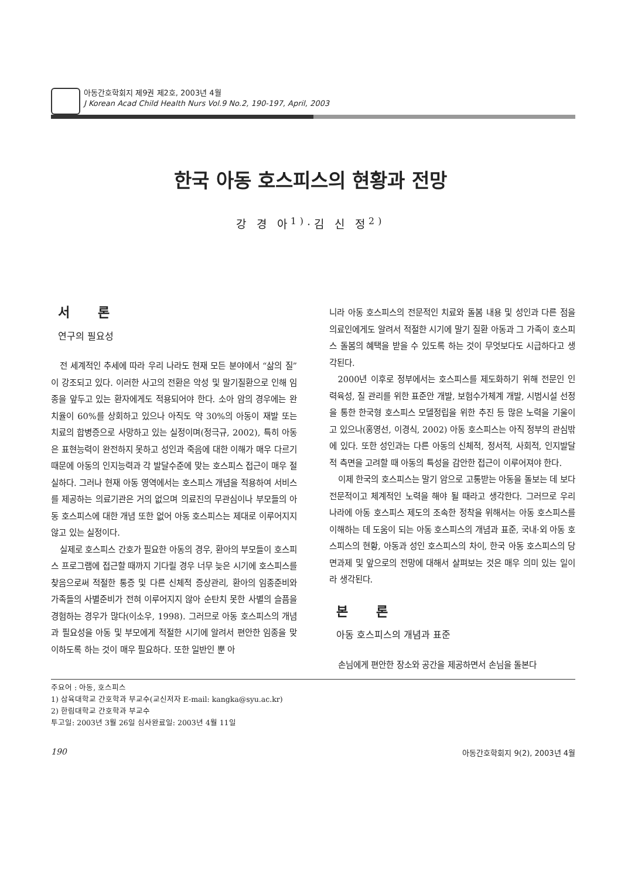아동간호학회지 제9권 제2호, 2003년 4월
J Korean Acad Child Health Nurs Vol.9 No.2, 190-197, April, 2003
한국 아동 호스피스의 현황과 전망
강 경 아<sup>1)</sup>·김 신 정<sup>2)</sup>
서 론
연구의 필요성
전 세계적인 추세에 따라 우리 나라도 현재 모든 분야에서 “삶의 질”이 강조되고 있다. 이러한 사고의 전환은 악성 및 말기질환으로 인해 임종을 앞두고 있는 환자에게도 적용되어야 한다. 소아 암의 경우에는 완치율이 60%를 상회하고 있으나 아직도 약 30%의 아동이 재발 또는 치료의 합병증으로 사망하고 있는 실정이며(정극규, 2002), 특히 아동은 표현능력이 완전하지 못하고 성인과 죽음에 대한 이해가 매우 다르기 때문에 아동의 인지능력과 각 발달수준에 맞는 호스피스 접근이 매우 절실하다. 그러나 현재 아동 영역에서는 호스피스 개념을 적용하여 서비스를 제공하는 의료기관은 거의 없으며 의료진의 무관심이나 부모들의 아동 호스피스에 대한 개념 또한 없어 아동 호스피스는 제대로 이루어지지 않고 있는 실정이다.
실제로 호스피스 간호가 필요한 아동의 경우, 환아의 부모들이 호스피스 프로그램에 접근할 때까지 기다릴 경우 너무 늦은 시기에 호스피스를 찾음으로써 적절한 통증 및 다른 신체적 증상관리, 환아의 임종준비와 가족들의 사별준비가 전혀 이루어지지 않아 순탄치 못한 사별의 슬픔을 경험하는 경우가 많다(이소우, 1998). 그러므로 아동 호스피스의 개념과 필요성을 아동 및 부모에게 적절한 시기에 알려서 편안한 임종을 맞이하도록 하는 것이 매우 필요하다. 또한 일반인 뿐 아
니라 아동 호스피스의 전문적인 치료와 돌봄 내용 및 성인과 다른 점을 의료인에게도 알려서 적절한 시기에 말기 질환 아동과 그 가족이 호스피스 돌봄의 혜택을 받을 수 있도록 하는 것이 무엇보다도 시급하다고 생각된다.
2000년 이후로 정부에서는 호스피스를 제도화하기 위해 전문인 인력육성, 질 관리를 위한 표준안 개발, 보험수가체계 개발, 시범시설 선정을 통한 한국형 호스피스 모델정립을 위한 추진 등 많은 노력을 기울이고 있으나(홍영선, 이경식, 2002) 아동 호스피스는 아직 정부의 관심밖에 있다. 또한 성인과는 다른 아동의 신체적, 정서적, 사회적, 인지발달적 측면을 고려할 때 아동의 특성을 감안한 접근이 이루어져야 한다.
이제 한국의 호스피스는 말기 암으로 고통받는 아동을 돌보는 데 보다 전문적이고 체계적인 노력을 해야 될 때라고 생각한다. 그러므로 우리 나라에 아동 호스피스 제도의 조속한 정착을 위해서는 아동 호스피스를 이해하는 데 도움이 되는 아동 호스피스의 개념과 표준, 국내·외 아동 호스피스의 현황, 아동과 성인 호스피스의 차이, 한국 아동 호스피스의 당면과제 및 앞으로의 전망에 대해서 살펴보는 것은 매우 의미 있는 일이라 생각된다.
본 론
아동 호스피스의 개념과 표준
손님에게 편안한 장소와 공간을 제공하면서 손님을 돌본다
주요어 : 아동, 호스피스
1) 삼육대학교 간호학과 부교수(교신저자 E-mail: kangka@syu.ac.kr)
2) 한림대학교 간호학과 부교수
투고일: 2003년 3월 26일 심사완료일: 2003년 4월 11일
190 아동간호학회지 9(2), 2003년 4월